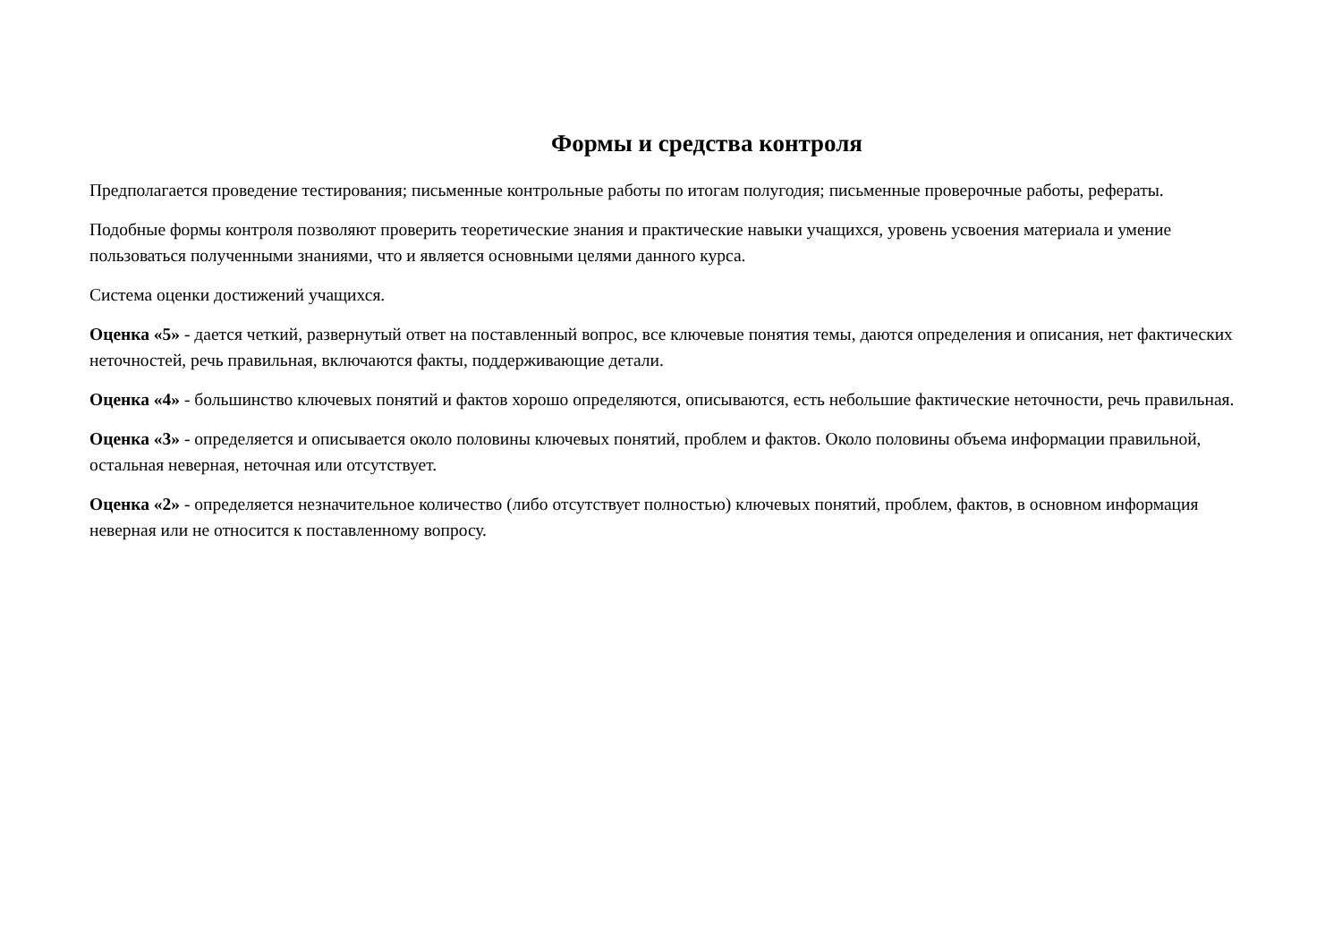Формы и средства контроля
Предполагается проведение тестирования; письменные контрольные работы по итогам полугодия; письменные проверочные работы, рефераты.
Подобные формы контроля позволяют проверить теоретические знания и практические навыки учащихся, уровень усвоения материала и умение пользоваться полученными знаниями, что и является основными целями данного курса.
Система оценки достижений учащихся.
Оценка «5» - дается четкий, развернутый ответ на поставленный вопрос, все ключевые понятия темы, даются определения и описания, нет фактических неточностей, речь правильная, включаются факты, поддерживающие детали.
Оценка «4» - большинство ключевых понятий и фактов хорошо определяются, описываются, есть небольшие фактические неточности, речь правильная.
Оценка «3» - определяется и описывается около половины ключевых понятий, проблем и фактов. Около половины объема информации правильной, остальная неверная, неточная или отсутствует.
Оценка «2» - определяется незначительное количество (либо отсутствует полностью) ключевых понятий, проблем, фактов, в основном информация неверная или не относится к поставленному вопросу.